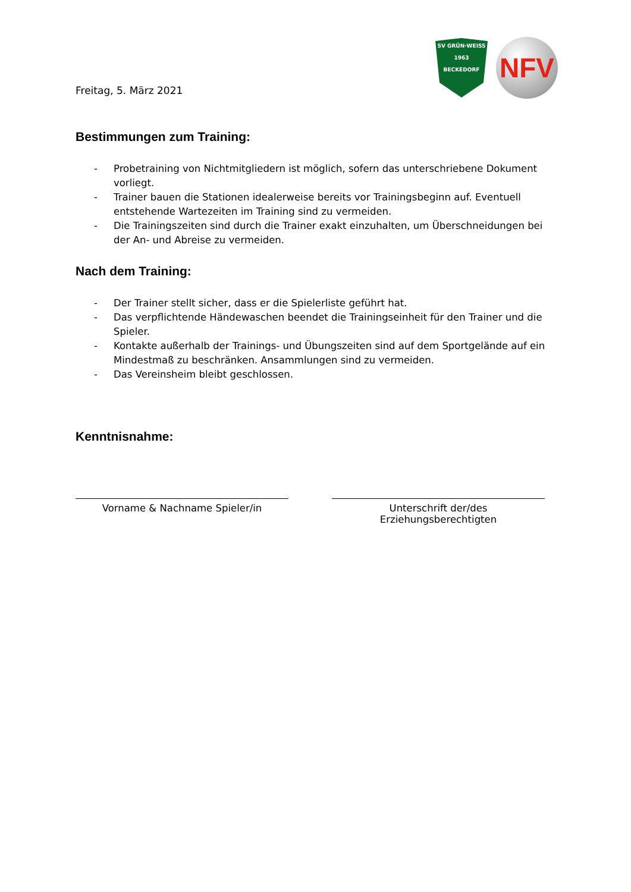Freitag, 5. März 2021
SV GRÜN·WEISS
1963
BECKEDORF
NFV
Bestimmungen zum Training:
- Probetraining von Nichtmitgliedern ist möglich, sofern das unterschriebene Dokument vorliegt.
- Trainer bauen die Stationen idealerweise bereits vor Trainingsbeginn auf. Eventuell entstehende Wartezeiten im Training sind zu vermeiden.
- Die Trainingszeiten sind durch die Trainer exakt einzuhalten, um Überschneidungen bei der An- und Abreise zu vermeiden.
Nach dem Training:
- Der Trainer stellt sicher, dass er die Spielerliste geführt hat.
- Das verpflichtende Händewaschen beendet die Trainingseinheit für den Trainer und die Spieler.
- Kontakte außerhalb der Trainings- und Übungszeiten sind auf dem Sportgelände auf ein Mindestmaß zu beschränken. Ansammlungen sind zu vermeiden.
- Das Vereinsheim bleibt geschlossen.
Kenntnisnahme:
Vorname & Nachname Spieler/in Unterschrift der/des Erziehungsberechtigten